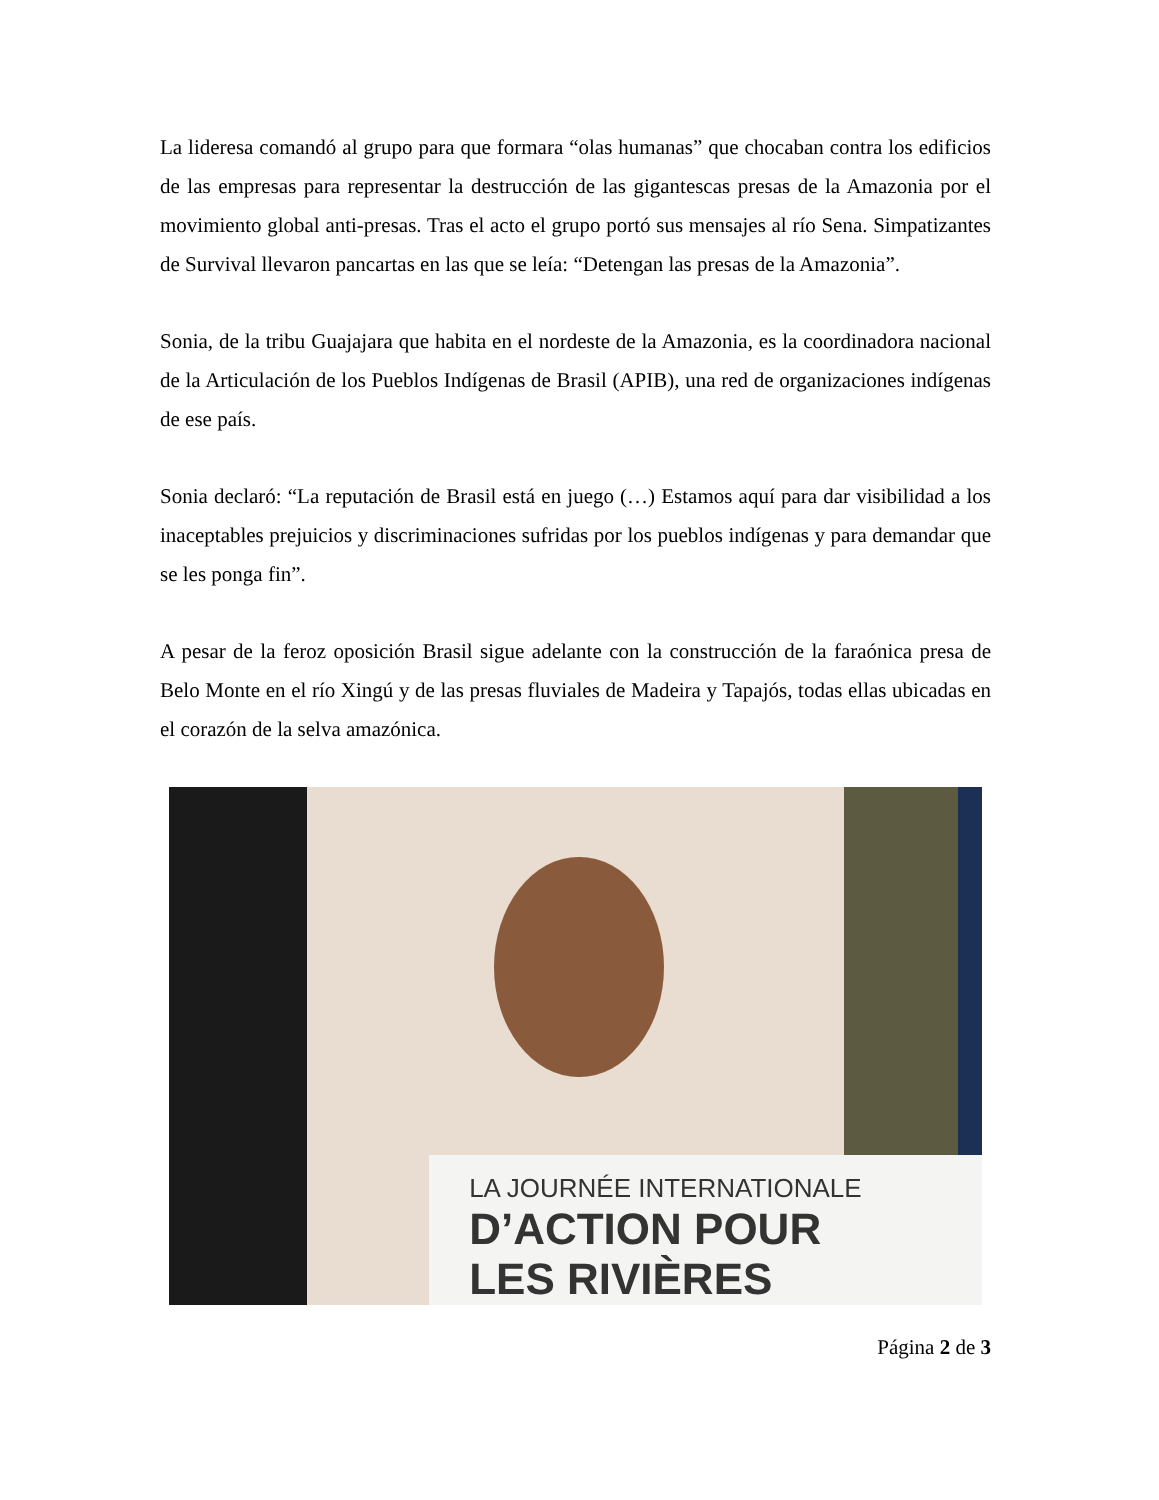La lideresa comandó al grupo para que formara “olas humanas” que chocaban contra los edificios de las empresas para representar la destrucción de las gigantescas presas de la Amazonia por el movimiento global anti-presas. Tras el acto el grupo portó sus mensajes al río Sena. Simpatizantes de Survival llevaron pancartas en las que se leía: “Detengan las presas de la Amazonia”.
Sonia, de la tribu Guajajara que habita en el nordeste de la Amazonia, es la coordinadora nacional de la Articulación de los Pueblos Indígenas de Brasil (APIB), una red de organizaciones indígenas de ese país.
Sonia declaró: “La reputación de Brasil está en juego (…) Estamos aquí para dar visibilidad a los inaceptables prejuicios y discriminaciones sufridas por los pueblos indígenas y para demandar que se les ponga fin”.
A pesar de la feroz oposición Brasil sigue adelante con la construcción de la faraónica presa de Belo Monte en el río Xingú y de las presas fluviales de Madeira y Tapajós, todas ellas ubicadas en el corazón de la selva amazónica.
LA JOURNÉE INTERNATIONALE
D’ACTION POUR
LES RIVIÈRES
Página 2 de 3